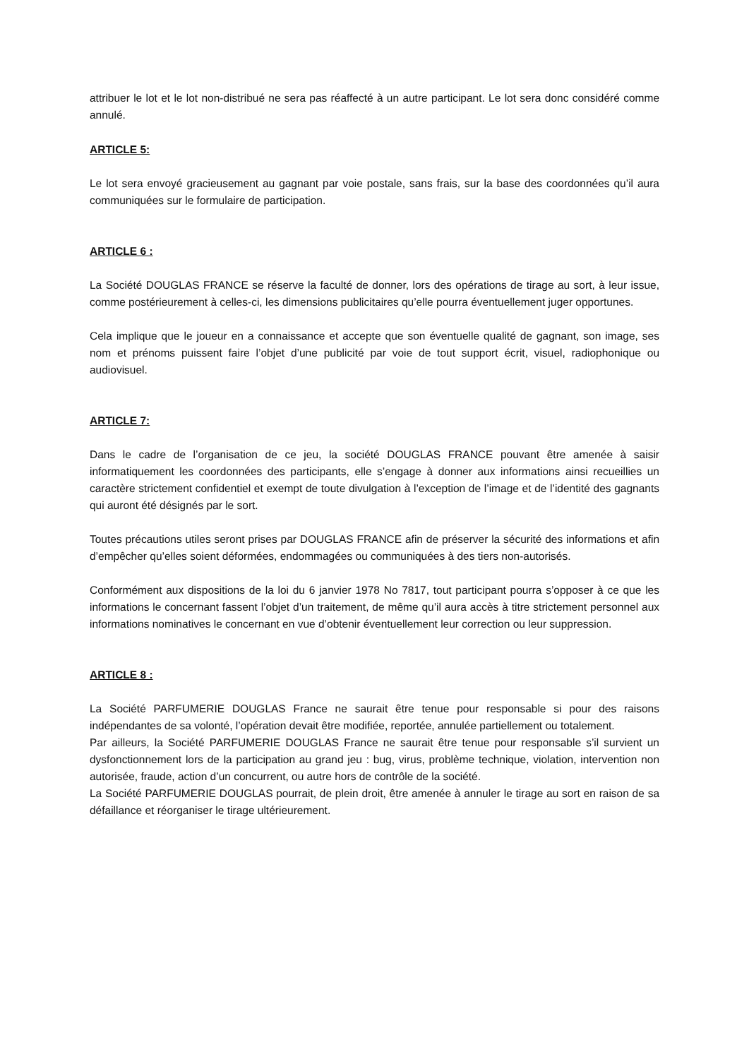attribuer le lot et le lot non-distribué ne sera pas réaffecté à un autre participant. Le lot sera donc considéré comme annulé.
ARTICLE 5:
Le lot sera envoyé gracieusement au gagnant par voie postale, sans frais, sur la base des coordonnées qu’il aura communiquées sur le formulaire de participation.
ARTICLE 6 :
La Société DOUGLAS FRANCE se réserve la faculté de donner, lors des opérations de tirage au sort, à leur issue, comme postérieurement à celles-ci, les dimensions publicitaires qu’elle pourra éventuellement juger opportunes.
Cela implique que le joueur en a connaissance et accepte que son éventuelle qualité de gagnant, son image, ses nom et prénoms puissent faire l’objet d’une publicité par voie de tout support écrit, visuel, radiophonique ou audiovisuel.
ARTICLE 7:
Dans le cadre de l’organisation de ce jeu, la société DOUGLAS FRANCE pouvant être amenée à saisir informatiquement les coordonnées des participants, elle s’engage à donner aux informations ainsi recueillies un caractère strictement confidentiel et exempt de toute divulgation à l’exception de l’image et de l’identité des gagnants qui auront été désignés par le sort.
Toutes précautions utiles seront prises par DOUGLAS FRANCE afin de préserver la sécurité des informations et afin d’empêcher qu’elles soient déformées, endommagées ou communiquées à des tiers non-autorisés.
Conformément aux dispositions de la loi du 6 janvier 1978 No 7817, tout participant pourra s’opposer à ce que les informations le concernant fassent l’objet d’un traitement, de même qu’il aura accès à titre strictement personnel aux informations nominatives le concernant en vue d’obtenir éventuellement leur correction ou leur suppression.
ARTICLE 8 :
La Société PARFUMERIE DOUGLAS France ne saurait être tenue pour responsable si pour des raisons indépendantes de sa volonté, l’opération devait être modifiée, reportée, annulée partiellement ou totalement.
Par ailleurs, la Société PARFUMERIE DOUGLAS France ne saurait être tenue pour responsable s’il survient un dysfonctionnement lors de la participation au grand jeu : bug, virus, problème technique, violation, intervention non autorisée, fraude, action d’un concurrent, ou autre hors de contrôle de la société.
La Société PARFUMERIE DOUGLAS pourrait, de plein droit, être amenée à annuler le tirage au sort en raison de sa défaillance et réorganiser le tirage ultérieurement.